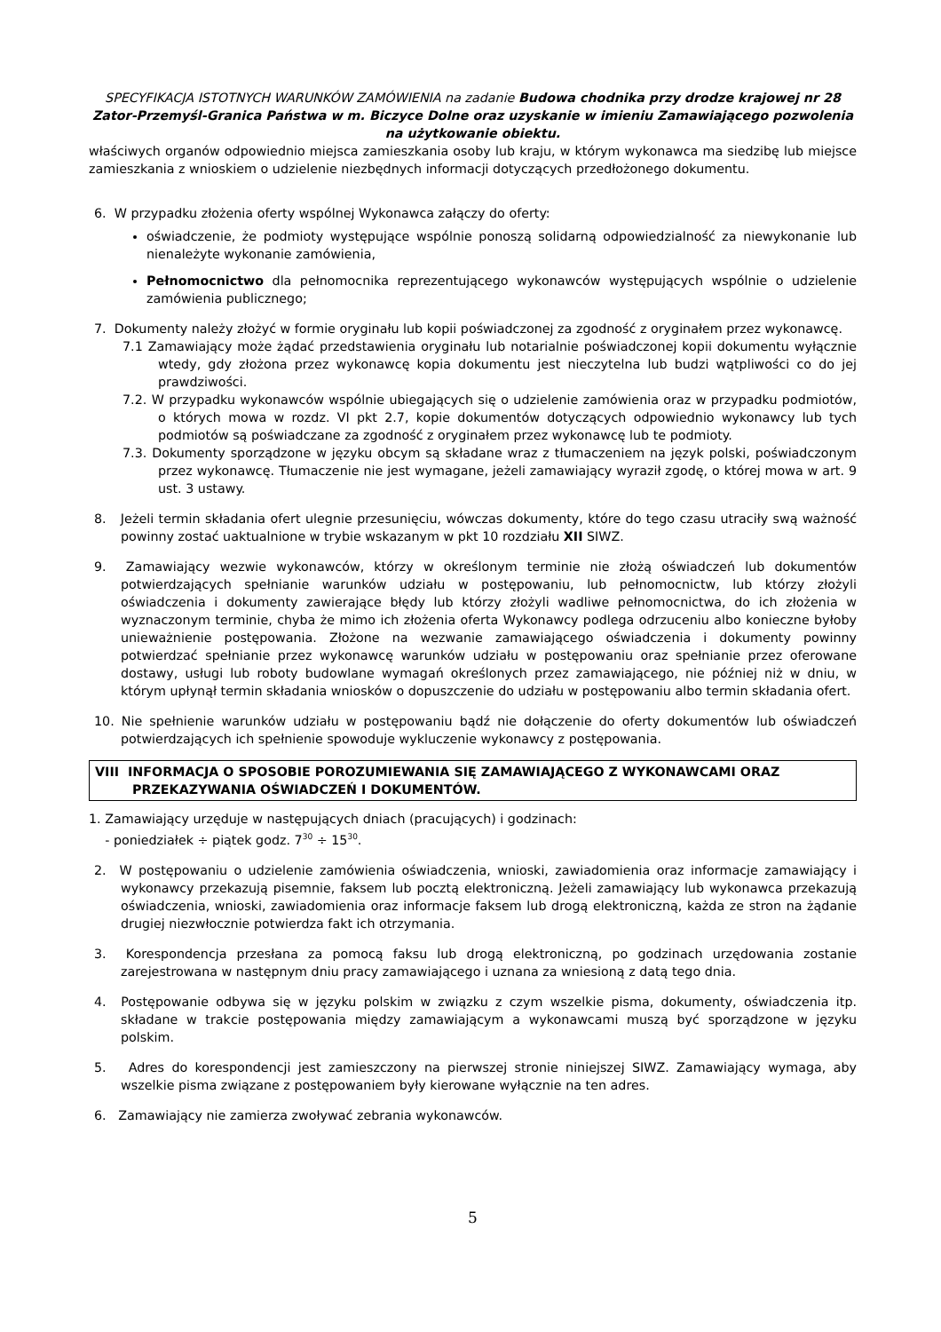SPECYFIKACJA ISTOTNYCH WARUNKÓW ZAMÓWIENIA na zadanie Budowa chodnika przy drodze krajowej nr 28 Zator-Przemyśl-Granica Państwa w m. Biczyce Dolne oraz uzyskanie w imieniu Zamawiającego pozwolenia na użytkowanie obiektu.
właściwych organów odpowiednio miejsca zamieszkania osoby lub kraju, w którym wykonawca ma siedzibę lub miejsce zamieszkania z wnioskiem o udzielenie niezbędnych informacji dotyczących przedłożonego dokumentu.
6. W przypadku złożenia oferty wspólnej Wykonawca załączy do oferty:
oświadczenie, że podmioty występujące wspólnie ponoszą solidarną odpowiedzialność za niewykonanie lub nienależyte wykonanie zamówienia,
Pełnomocnictwo dla pełnomocnika reprezentującego wykonawców występujących wspólnie o udzielenie zamówienia publicznego;
7. Dokumenty należy złożyć w formie oryginału lub kopii poświadczonej za zgodność z oryginałem przez wykonawcę.
7.1 Zamawiający może żądać przedstawienia oryginału lub notarialnie poświadczonej kopii dokumentu wyłącznie wtedy, gdy złożona przez wykonawcę kopia dokumentu jest nieczytelna lub budzi wątpliwości co do jej prawdziwości.
7.2. W przypadku wykonawców wspólnie ubiegających się o udzielenie zamówienia oraz w przypadku podmiotów, o których mowa w rozdz. VI pkt 2.7, kopie dokumentów dotyczących odpowiednio wykonawcy lub tych podmiotów są poświadczane za zgodność z oryginałem przez wykonawcę lub te podmioty.
7.3. Dokumenty sporządzone w języku obcym są składane wraz z tłumaczeniem na język polski, poświadczonym przez wykonawcę. Tłumaczenie nie jest wymagane, jeżeli zamawiający wyraził zgodę, o której mowa w art. 9 ust. 3 ustawy.
8. Jeżeli termin składania ofert ulegnie przesunięciu, wówczas dokumenty, które do tego czasu utraciły swą ważność powinny zostać uaktualnione w trybie wskazanym w pkt 10 rozdziału XII SIWZ.
9. Zamawiający wezwie wykonawców, którzy w określonym terminie nie złożą oświadczeń lub dokumentów potwierdzających spełnianie warunków udziału w postępowaniu, lub pełnomocnictw, lub którzy złożyli oświadczenia i dokumenty zawierające błędy lub którzy złożyli wadliwe pełnomocnictwa, do ich złożenia w wyznaczonym terminie, chyba że mimo ich złożenia oferta Wykonawcy podlega odrzuceniu albo konieczne byłoby unieważnienie postępowania. Złożone na wezwanie zamawiającego oświadczenia i dokumenty powinny potwierdzać spełnianie przez wykonawcę warunków udziału w postępowaniu oraz spełnianie przez oferowane dostawy, usługi lub roboty budowlane wymagań określonych przez zamawiającego, nie później niż w dniu, w którym upłynął termin składania wniosków o dopuszczenie do udziału w postępowaniu albo termin składania ofert.
10. Nie spełnienie warunków udziału w postępowaniu bądź nie dołączenie do oferty dokumentów lub oświadczeń potwierdzających ich spełnienie spowoduje wykluczenie wykonawcy z postępowania.
VIII INFORMACJA O SPOSOBIE POROZUMIEWANIA SIĘ ZAMAWIAJĄCEGO Z WYKONAWCAMI ORAZ PRZEKAZYWANIA OŚWIADCZEŃ I DOKUMENTÓW.
1. Zamawiający urzęduje w następujących dniach (pracujących) i godzinach:
- poniedziałek ÷ piątek godz. 7<sup>30</sup> ÷ 15<sup>30</sup>.
2. W postępowaniu o udzielenie zamówienia oświadczenia, wnioski, zawiadomienia oraz informacje zamawiający i wykonawcy przekazują pisemnie, faksem lub pocztą elektroniczną. Jeżeli zamawiający lub wykonawca przekazują oświadczenia, wnioski, zawiadomienia oraz informacje faksem lub drogą elektroniczną, każda ze stron na żądanie drugiej niezwłocznie potwierdza fakt ich otrzymania.
3. Korespondencja przesłana za pomocą faksu lub drogą elektroniczną, po godzinach urzędowania zostanie zarejestrowana w następnym dniu pracy zamawiającego i uznana za wniesioną z datą tego dnia.
4. Postępowanie odbywa się w języku polskim w związku z czym wszelkie pisma, dokumenty, oświadczenia itp. składane w trakcie postępowania między zamawiającym a wykonawcami muszą być sporządzone w języku polskim.
5. Adres do korespondencji jest zamieszczony na pierwszej stronie niniejszej SIWZ. Zamawiający wymaga, aby wszelkie pisma związane z postępowaniem były kierowane wyłącznie na ten adres.
6. Zamawiający nie zamierza zwoływać zebrania wykonawców.
5